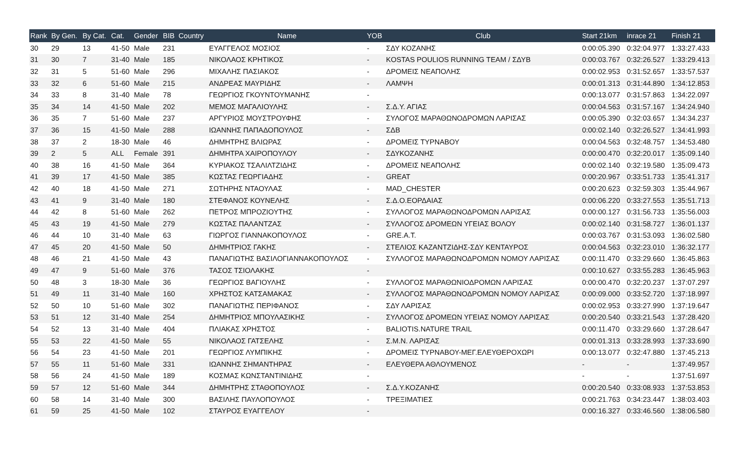| Rank | By Gen. | By Cat. | Cat. | Gender | BIB | Country | Name | YOB | Club | Start 21km | inrace 21 | Finish 21 |
| --- | --- | --- | --- | --- | --- | --- | --- | --- | --- | --- | --- | --- |
| 30 | 29 | 13 | 41-50 | Male | 231 | | ΕΥΑΓΓΕΛΟΣ ΜΟΣΙΟΣ | - | ΣΔΥ ΚΟΖΑΝΗΣ | 0:00:05.390 | 0:32:04.977 | 1:33:27.433 |
| 31 | 30 | 7 | 31-40 | Male | 185 | | ΝΙΚΟΛΑΟΣ ΚΡΗΤΙΚΟΣ | - | KOSTAS POULIOS RUNNING TEAM / ΣΔΥΒ | 0:00:03.767 | 0:32:26.527 | 1:33:29.413 |
| 32 | 31 | 5 | 51-60 | Male | 296 | | ΜΙΧΑΛΗΣ ΠΑΣΙΑΚΟΣ | - | ΔΡΟΜΕΙΣ ΝΕΑΠΟΛΗΣ | 0:00:02.953 | 0:31:52.657 | 1:33:57.537 |
| 33 | 32 | 6 | 51-60 | Male | 215 | | ΑΝΔΡΕΑΣ ΜΑΥΡΙΔΗΣ | - | ΛΑΜΨΗ | 0:00:01.313 | 0:31:44.890 | 1:34:12.853 |
| 34 | 33 | 8 | 31-40 | Male | 78 | | ΓΕΩΡΓΙΟΣ ΓΚΟΥΝΤΟΥΜΑΝΗΣ | - | | 0:00:13.077 | 0:31:57.863 | 1:34:22.097 |
| 35 | 34 | 14 | 41-50 | Male | 202 | | ΜΕΜΟΣ ΜΑΓΑΛΙΟΥΛΗΣ | - | Σ.Δ.Υ. ΑΓΙΑΣ | 0:00:04.563 | 0:31:57.167 | 1:34:24.940 |
| 36 | 35 | 7 | 51-60 | Male | 237 | | ΑΡΓΥΡΙΟΣ ΜΟΥΣΤΡΟΥΦΗΣ | - | ΣΥΛΟΓΟΣ ΜΑΡΑΘΩΝΟΔΡΟΜΩΝ ΛΑΡΙΣΑΣ | 0:00:05.390 | 0:32:03.657 | 1:34:34.237 |
| 37 | 36 | 15 | 41-50 | Male | 288 | | ΙΩΑΝΝΗΣ ΠΑΠΑΔΟΠΟΥΛΟΣ | - | ΣΔΒ | 0:00:02.140 | 0:32:26.527 | 1:34:41.993 |
| 38 | 37 | 2 | 18-30 | Male | 46 | | ΔΗΜΗΤΡΗΣ ΒΛΙΩΡΑΣ | - | ΔΡΟΜΕΙΣ ΤΥΡΝΑΒΟΥ | 0:00:04.563 | 0:32:48.757 | 1:34:53.480 |
| 39 | 2 | 5 | ALL | Female | 391 | | ΔΗΜΗΤΡΑ ΧΑΙΡΟΠΟΥΛΟΥ | - | ΣΔΥΚΟΖΑΝΗΣ | 0:00:00.470 | 0:32:20.017 | 1:35:09.140 |
| 40 | 38 | 16 | 41-50 | Male | 364 | | ΚΥΡΙΑΚΟΣ ΤΣΑΛΙΛΤΖΙΔΗΣ | - | ΔΡΟΜΕΙΣ ΝΕΑΠΟΛΗΣ | 0:00:02.140 | 0:32:19.580 | 1:35:09.473 |
| 41 | 39 | 17 | 41-50 | Male | 385 | | ΚΩΣΤΑΣ ΓΕΩΡΓΙΑΔΗΣ | - | GREAT | 0:00:20.967 | 0:33:51.733 | 1:35:41.317 |
| 42 | 40 | 18 | 41-50 | Male | 271 | | ΣΩΤΗΡΗΣ ΝΤΑΟΥΛΑΣ | - | MAD_CHESTER | 0:00:20.623 | 0:32:59.303 | 1:35:44.967 |
| 43 | 41 | 9 | 31-40 | Male | 180 | | ΣΤΕΦΑΝΟΣ ΚΟΥΝΕΛΗΣ | - | Σ.Δ.Ο.ΕΟΡΔΑΙΑΣ | 0:00:06.220 | 0:33:27.553 | 1:35:51.713 |
| 44 | 42 | 8 | 51-60 | Male | 262 | | ΠΕΤΡΟΣ ΜΠΡΟΖΙΟΥΤΗΣ | - | ΣΥΛΛΟΓΟΣ ΜΑΡΑΘΩΝΟΔΡΟΜΩΝ ΛΑΡΙΣΑΣ | 0:00:00.127 | 0:31:56.733 | 1:35:56.003 |
| 45 | 43 | 19 | 41-50 | Male | 279 | | ΚΩΣΤΑΣ ΠΑΛΑΝΤΖΑΣ | - | ΣΥΛΛΟΓΟΣ ΔΡΟΜΕΩΝ ΥΓΕΙΑΣ ΒΟΛΟΥ | 0:00:02.140 | 0:31:58.727 | 1:36:01.137 |
| 46 | 44 | 10 | 31-40 | Male | 63 | | ΓΙΩΡΓΟΣ ΓΙΑΝΝΑΚΟΠΟΥΛΟΣ | - | GRE.A.T. | 0:00:03.767 | 0:31:53.093 | 1:36:02.580 |
| 47 | 45 | 20 | 41-50 | Male | 50 | | ΔΗΜΗΤΡΙΟΣ ΓΑΚΗΣ | - | ΣΤΕΛΙΟΣ ΚΑΖΑΝΤΖΙΔΗΣ-ΣΔΥ ΚΕΝΤΑΥΡΟΣ | 0:00:04.563 | 0:32:23.010 | 1:36:32.177 |
| 48 | 46 | 21 | 41-50 | Male | 43 | | ΠΑΝΑΓΙΩΤΗΣ ΒΑΣΙΛΟΓΙΑΝΝΑΚΟΠΟΥΛΟΣ | - | ΣΥΛΛΟΓΟΣ ΜΑΡΑΘΩΝΟΔΡΟΜΩΝ ΝΟΜΟΥ ΛΑΡΙΣΑΣ | 0:00:11.470 | 0:33:29.660 | 1:36:45.863 |
| 49 | 47 | 9 | 51-60 | Male | 376 | | ΤΑΣΟΣ ΤΣΙΟΛΑΚΗΣ | - | | 0:00:10.627 | 0:33:55.283 | 1:36:45.963 |
| 50 | 48 | 3 | 18-30 | Male | 36 | | ΓΕΩΡΓΙΟΣ ΒΑΓΙΟΥΛΗΣ | - | ΣΥΛΛΟΓΟΣ ΜΑΡΑΘΩΝΙΟΔΡΟΜΩΝ ΛΑΡΙΣΑΣ | 0:00:00.470 | 0:32:20.237 | 1:37:07.297 |
| 51 | 49 | 11 | 31-40 | Male | 160 | | ΧΡΗΣΤΟΣ ΚΑΤΣΑΜΑΚΑΣ | - | ΣΥΛΛΟΓΟΣ ΜΑΡΑΘΩΝΟΔΡΟΜΩΝ ΝΟΜΟΥ ΛΑΡΙΣΑΣ | 0:00:09.000 | 0:33:52.720 | 1:37:18.997 |
| 52 | 50 | 10 | 51-60 | Male | 302 | | ΠΑΝΑΓΙΩΤΗΣ ΠΕΡΙΦΑΝΟΣ | - | ΣΔΥ ΛΑΡΙΣΑΣ | 0:00:02.953 | 0:33:27.990 | 1:37:19.647 |
| 53 | 51 | 12 | 31-40 | Male | 254 | | ΔΗΜΗΤΡΙΟΣ ΜΠΟΥΛΑΣΙΚΗΣ | - | ΣΥΛΛΟΓΟΣ ΔΡΟΜΕΩΝ ΥΓΕΙΑΣ ΝΟΜΟΥ ΛΑΡΙΣΑΣ | 0:00:20.540 | 0:33:21.543 | 1:37:28.420 |
| 54 | 52 | 13 | 31-40 | Male | 404 | | ΠΛΙΑΚΑΣ ΧΡΗΣΤΟΣ | - | BALIOTIS.NATURE TRAIL | 0:00:11.470 | 0:33:29.660 | 1:37:28.647 |
| 55 | 53 | 22 | 41-50 | Male | 55 | | ΝΙΚΟΛΑΟΣ ΓΑΤΣΕΛΗΣ | - | Σ.Μ.Ν. ΛΑΡΙΣΑΣ | 0:00:01.313 | 0:33:28.993 | 1:37:33.690 |
| 56 | 54 | 23 | 41-50 | Male | 201 | | ΓΕΩΡΓΙΟΣ ΛΥΜΠΙΚΗΣ | - | ΔΡΟΜΕΙΣ ΤΥΡΝΑΒΟΥ-ΜΕΓ.ΕΛΕΥΘΕΡΟΧΩΡΙ | 0:00:13.077 | 0:32:47.880 | 1:37:45.213 |
| 57 | 55 | 11 | 51-60 | Male | 331 | | ΙΩΑΝΝΗΣ ΣΗΜΑΝΤΗΡΑΣ | - | ΕΛΕΥΘΕΡΑ ΑΘΛΟΥΜΕΝΟΣ | - | - | 1:37:49.957 |
| 58 | 56 | 24 | 41-50 | Male | 189 | | ΚΟΣΜΑΣ ΚΩΝΣΤΑΝΤΙΝΙΔΗΣ | - | | - | - | 1:37:51.697 |
| 59 | 57 | 12 | 51-60 | Male | 344 | | ΔΗΜΗΤΡΗΣ ΣΤΑΘΟΠΟΥΛΟΣ | - | Σ.Δ.Υ.ΚΟΖΑΝΗΣ | 0:00:20.540 | 0:33:08.933 | 1:37:53.853 |
| 60 | 58 | 14 | 31-40 | Male | 300 | | ΒΑΣΙΛΗΣ ΠΑΥΛΟΠΟΥΛΟΣ | - | ΤΡΕΞΙΜΑΤΙΕΣ | 0:00:21.763 | 0:34:23.447 | 1:38:03.403 |
| 61 | 59 | 25 | 41-50 | Male | 102 | | ΣΤΑΥΡΟΣ ΕΥΑΓΓΕΛΟΥ | - | | 0:00:16.327 | 0:33:46.560 | 1:38:06.580 |